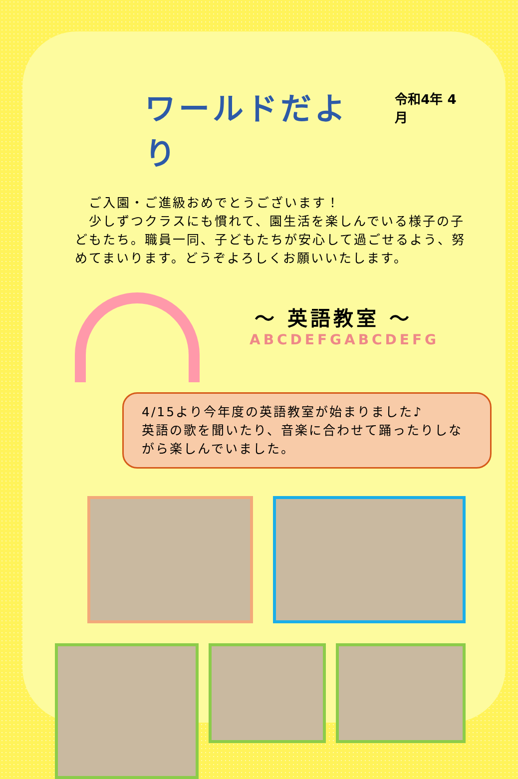ワールドだより
令和4年 4月
　ご入園・ご進級おめでとうございます！
　少しずつクラスにも慣れて、園生活を楽しんでいる様子の子どもたち。職員一同、子どもたちが安心して過ごせるよう、努めてまいります。どうぞよろしくお願いいたします。
～ 英語教室 ～
ABCDEFGABCDEFG
4/15より今年度の英語教室が始まりました♪
英語の歌を聞いたり、音楽に合わせて踊ったりしながら楽しんでいました。